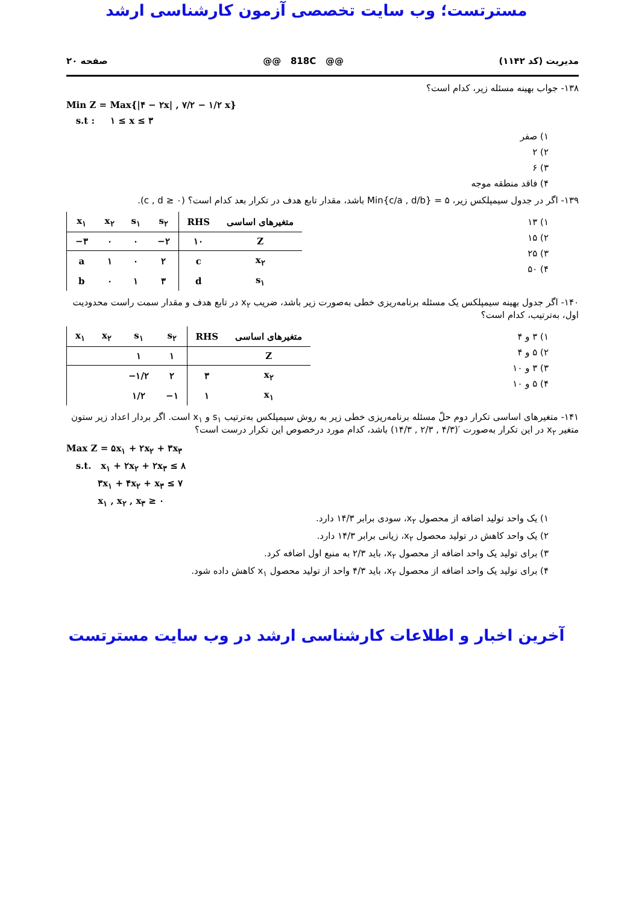مسترتست؛ وب سایت تخصصی آزمون کارشناسی ارشد
مدیریت (کد ۱۱۴۲) @@ 818C @@ صفحه ۲۰
۱۳۸- جواب بهینه مسئله زیر، کدام است؟
Min Z = Max{|۴ − ۲x| , ۷/۲ − ۱/۲ x}
s.t : ۱ ≤ x ≤ ۳
۱) صفر
۲) ۲
۳) ۶
۴) فاقد منطقه موجه
۱۳۹- اگر در جدول سیمپلکس زیر، ۵ = Min{c/a , d/b} باشد، مقدار تابع هدف در تکرار بعد کدام است؟ (c , d ≥ ۰).
۱) ۱۳
۲) ۱۵
۳) ۲۵
۴) ۵۰
| x<sub>۱</sub> | x<sub>۲</sub> | s<sub>۱</sub> | s<sub>۲</sub> | RHS | متغیرهای اساسی |
| --- | --- | --- | --- | --- | --- |
| −۳ | ۰ | ۰ | −۲ | ۱۰ | Z |
| a | ۱ | ۰ | ۲ | c | x<sub>۲</sub> |
| b | ۰ | ۱ | ۳ | d | s<sub>۱</sub> |
۱۴۰- اگر جدول بهینه سیمپلکس یک مسئله برنامه‌ریزی خطی به‌صورت زیر باشد، ضریب x<sub>۲</sub> در تابع هدف و مقدار سمت راست محدودیت اول، به‌ترتیب، کدام است؟
۱) ۳ و ۴
۲) ۵ و ۴
۳) ۳ و ۱۰
۴) ۵ و ۱۰
| x<sub>۱</sub> | x<sub>۲</sub> | s<sub>۱</sub> | s<sub>۲</sub> | RHS | متغیرهای اساسی |
| --- | --- | --- | --- | --- | --- |
| | | ۱ | ۱ | | Z |
| | | −۱/۲ | ۲ | ۳ | x<sub>۲</sub> |
| | | ۱/۲ | −۱ | ۱ | x<sub>۱</sub> |
۱۴۱- متغیرهای اساسی تکرار دوم حلّ مسئله برنامه‌ریزی خطی زیر به روش سیمپلکس به‌ترتیب s<sub>۱</sub> و x<sub>۱</sub> است. اگر بردار اعداد زیر ستون متغیر x<sub>۲</sub> در این تکرار به‌صورت ′(۴/۳ , ۲/۳ , ۱۴/۳) باشد، کدام مورد درخصوص این تکرار درست است؟
Max Z = ۵x<sub>۱</sub> + ۲x<sub>۲</sub> + ۳x<sub>۳</sub>
s.t. x<sub>۱</sub> + ۲x<sub>۲</sub> + ۲x<sub>۳</sub> ≤ ۸
۳x<sub>۱</sub> + ۴x<sub>۲</sub> + x<sub>۳</sub> ≤ ۷
x<sub>۱</sub> , x<sub>۲</sub> , x<sub>۳</sub> ≥ ۰
۱) یک واحد تولید اضافه از محصول x<sub>۲</sub>، سودی برابر ۱۴/۳ دارد.
۲) یک واحد کاهش در تولید محصول x<sub>۲</sub>، زیانی برابر ۱۴/۳ دارد.
۳) برای تولید یک واحد اضافه از محصول x<sub>۲</sub>، باید ۲/۳ به منبع اول اضافه کرد.
۴) برای تولید یک واحد اضافه از محصول x<sub>۲</sub>، باید ۴/۳ واحد از تولید محصول x<sub>۱</sub> کاهش داده شود.
آخرین اخبار و اطلاعات کارشناسی ارشد در وب سایت مسترتست